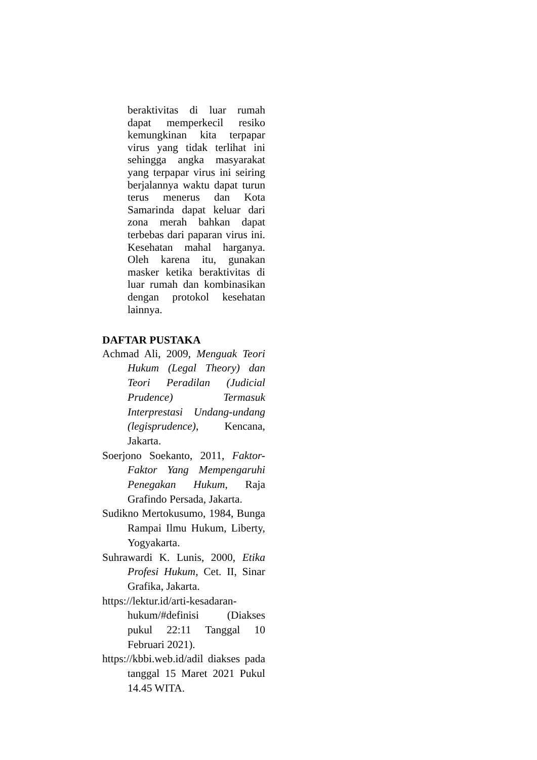beraktivitas di luar rumah dapat memperkecil resiko kemungkinan kita terpapar virus yang tidak terlihat ini sehingga angka masyarakat yang terpapar virus ini seiring berjalannya waktu dapat turun terus menerus dan Kota Samarinda dapat keluar dari zona merah bahkan dapat terbebas dari paparan virus ini. Kesehatan mahal harganya. Oleh karena itu, gunakan masker ketika beraktivitas di luar rumah dan kombinasikan dengan protokol kesehatan lainnya.
DAFTAR PUSTAKA
Achmad Ali, 2009, Menguak Teori Hukum (Legal Theory) dan Teori Peradilan (Judicial Prudence) Termasuk Interprestasi Undang-undang (legisprudence), Kencana, Jakarta.
Soerjono Soekanto, 2011, Faktor-Faktor Yang Mempengaruhi Penegakan Hukum, Raja Grafindo Persada, Jakarta.
Sudikno Mertokusumo, 1984, Bunga Rampai Ilmu Hukum, Liberty, Yogyakarta.
Suhrawardi K. Lunis, 2000, Etika Profesi Hukum, Cet. II, Sinar Grafika, Jakarta.
https://lektur.id/arti-kesadaran-hukum/#definisi (Diakses pukul 22:11 Tanggal 10 Februari 2021).
https://kbbi.web.id/adil diakses pada tanggal 15 Maret 2021 Pukul 14.45 WITA.